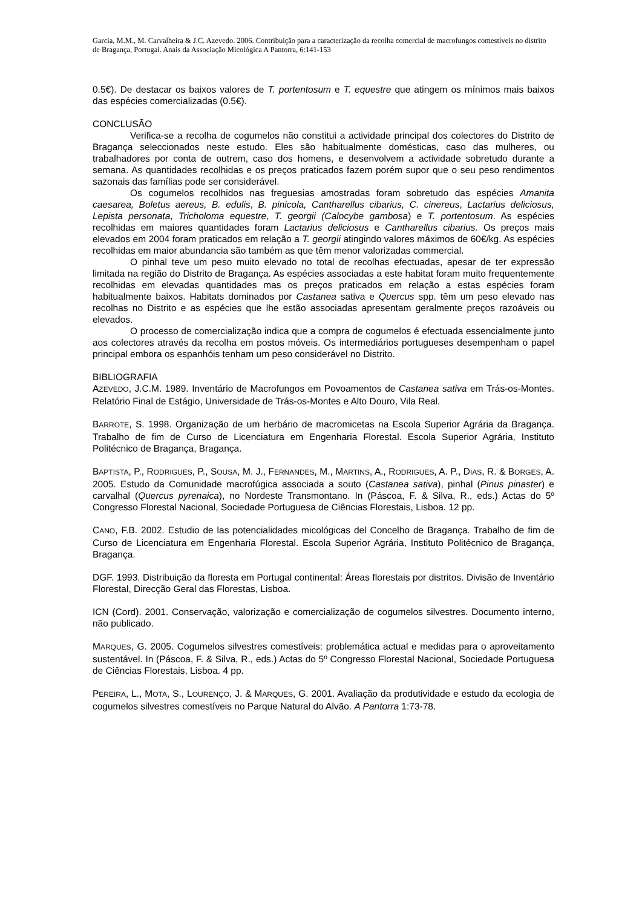Garcia, M.M., M. Carvalheira & J.C. Azevedo. 2006. Contribuição para a caracterização da recolha comercial de macrofungos comestíveis no distrito de Bragança, Portugal. Anais da Associação Micológica A Pantorra, 6:141-153
0.5€). De destacar os baixos valores de T. portentosum e T. equestre que atingem os mínimos mais baixos das espécies comercializadas (0.5€).
CONCLUSÃO
Verifica-se a recolha de cogumelos não constitui a actividade principal dos colectores do Distrito de Bragança seleccionados neste estudo. Eles são habitualmente domésticas, caso das mulheres, ou trabalhadores por conta de outrem, caso dos homens, e desenvolvem a actividade sobretudo durante a semana. As quantidades recolhidas e os preços praticados fazem porém supor que o seu peso rendimentos sazonais das famílias pode ser considerável.
Os cogumelos recolhidos nas freguesias amostradas foram sobretudo das espécies Amanita caesarea, Boletus aereus, B. edulis, B. pinicola, Cantharellus cibarius, C. cinereus, Lactarius deliciosus, Lepista personata, Tricholoma equestre, T. georgii (Calocybe gambosa) e T. portentosum. As espécies recolhidas em maiores quantidades foram Lactarius deliciosus e Cantharellus cibarius. Os preços mais elevados em 2004 foram praticados em relação a T. georgii atingindo valores máximos de 60€/kg. As espécies recolhidas em maior abundancia são também as que têm menor valorizadas commercial.
O pinhal teve um peso muito elevado no total de recolhas efectuadas, apesar de ter expressão limitada na região do Distrito de Bragança. As espécies associadas a este habitat foram muito frequentemente recolhidas em elevadas quantidades mas os preços praticados em relação a estas espécies foram habitualmente baixos. Habitats dominados por Castanea sativa e Quercus spp. têm um peso elevado nas recolhas no Distrito e as espécies que lhe estão associadas apresentam geralmente preços razoáveis ou elevados.
O processo de comercialização indica que a compra de cogumelos é efectuada essencialmente junto aos colectores através da recolha em postos móveis. Os intermediários portugueses desempenham o papel principal embora os espanhóis tenham um peso considerável no Distrito.
BIBLIOGRAFIA
AZEVEDO, J.C.M. 1989. Inventário de Macrofungos em Povoamentos de Castanea sativa em Trás-os-Montes. Relatório Final de Estágio, Universidade de Trás-os-Montes e Alto Douro, Vila Real.
BARROTE, S. 1998. Organização de um herbário de macromicetas na Escola Superior Agrária da Bragança. Trabalho de fim de Curso de Licenciatura em Engenharia Florestal. Escola Superior Agrária, Instituto Politécnico de Bragança, Bragança.
BAPTISTA, P., RODRIGUES, P., SOUSA, M. J., FERNANDES, M., MARTINS, A., RODRIGUES, A. P., DIAS, R. & BORGES, A. 2005. Estudo da Comunidade macrofúgica associada a souto (Castanea sativa), pinhal (Pinus pinaster) e carvalhal (Quercus pyrenaica), no Nordeste Transmontano. In (Páscoa, F. & Silva, R., eds.) Actas do 5º Congresso Florestal Nacional, Sociedade Portuguesa de Ciências Florestais, Lisboa. 12 pp.
CANO, F.B. 2002. Estudio de las potencialidades micológicas del Concelho de Bragança. Trabalho de fim de Curso de Licenciatura em Engenharia Florestal. Escola Superior Agrária, Instituto Politécnico de Bragança, Bragança.
DGF. 1993. Distribuição da floresta em Portugal continental: Áreas florestais por distritos. Divisão de Inventário Florestal, Direcção Geral das Florestas, Lisboa.
ICN (Cord). 2001. Conservação, valorização e comercialização de cogumelos silvestres. Documento interno, não publicado.
MARQUES, G. 2005. Cogumelos silvestres comestíveis: problemática actual e medidas para o aproveitamento sustentável. In (Páscoa, F. & Silva, R., eds.) Actas do 5º Congresso Florestal Nacional, Sociedade Portuguesa de Ciências Florestais, Lisboa. 4 pp.
PEREIRA, L., MOTA, S., LOURENÇO, J. & MARQUES, G. 2001. Avaliação da produtividade e estudo da ecologia de cogumelos silvestres comestíveis no Parque Natural do Alvão. A Pantorra 1:73-78.